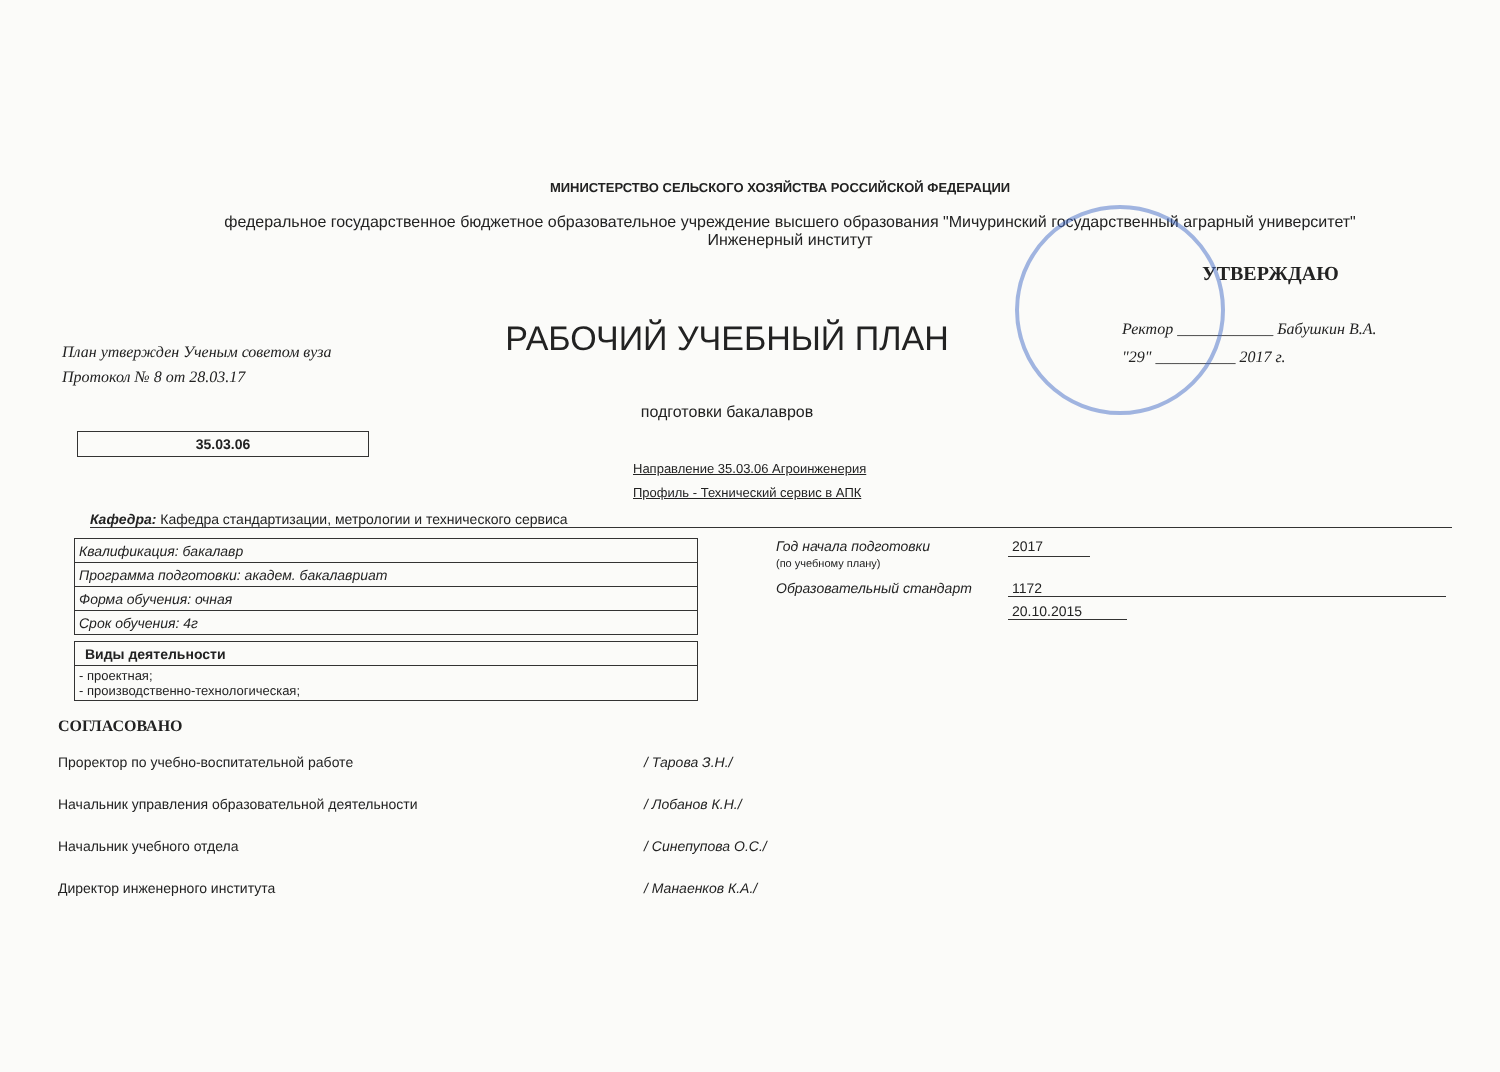МИНИСТЕРСТВО СЕЛЬСКОГО ХОЗЯЙСТВА РОССИЙСКОЙ ФЕДЕРАЦИИ
федеральное государственное бюджетное образовательное учреждение высшего образования "Мичуринский государственный аграрный университет"
Инженерный институт
План утвержден Ученым советом вуза
Протокол № 8 от 28.03.17
РАБОЧИЙ УЧЕБНЫЙ ПЛАН
подготовки бакалавров
УТВЕРЖДАЮ
Ректор ____________ Бабушкин В.А.
"29" __________ 2017 г.
35.03.06
Направление 35.03.06 Агроинженерия
Профиль - Технический сервис в АПК
Кафедра: Кафедра стандартизации, метрологии и технического сервиса
| Квалификация: бакалавр |
| Программа подготовки: академ. бакалавриат |
| Форма обучения: очная |
| Срок обучения: 4г |
| Виды деятельности |
| - проектная; - производственно-технологическая; |
Год начала подготовки
(по учебному плану) 2017
Образовательный стандарт 1172
20.10.2015
СОГЛАСОВАНО
| Проректор по учебно-воспитательной работе | | / Тарова З.Н./ |
| Начальник управления образовательной деятельности | | / Лобанов К.Н./ |
| Начальник учебного отдела | | / Синепупова О.С./ |
| Директор инженерного института | | / Манаенков К.А./ |